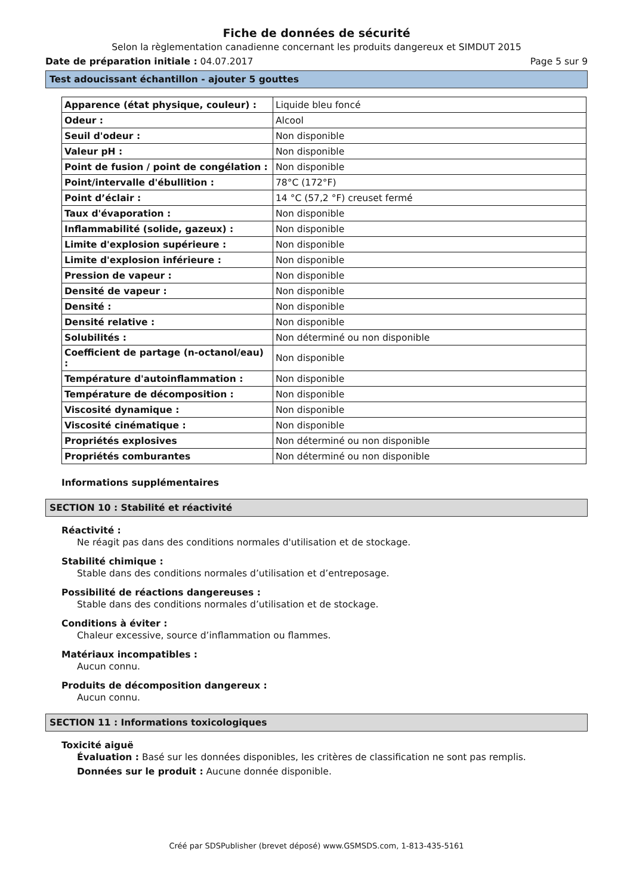Fiche de données de sécurité
Selon la règlementation canadienne concernant les produits dangereux et SIMDUT 2015
Date de préparation initiale : 04.07.2017 Page 5 sur 9
Test adoucissant échantillon - ajouter 5 gouttes
| Apparence (état physique, couleur) : | Liquide bleu foncé |
| Odeur : | Alcool |
| Seuil d'odeur : | Non disponible |
| Valeur pH : | Non disponible |
| Point de fusion / point de congélation : | Non disponible |
| Point/intervalle d'ébullition : | 78°C (172°F) |
| Point d’éclair : | 14 °C (57,2 °F) creuset fermé |
| Taux d'évaporation : | Non disponible |
| Inflammabilité (solide, gazeux) : | Non disponible |
| Limite d'explosion supérieure : | Non disponible |
| Limite d'explosion inférieure : | Non disponible |
| Pression de vapeur : | Non disponible |
| Densité de vapeur : | Non disponible |
| Densité : | Non disponible |
| Densité relative : | Non disponible |
| Solubilités : | Non déterminé ou non disponible |
| Coefficient de partage (n-octanol/eau) : | Non disponible |
| Température d'autoinflammation : | Non disponible |
| Température de décomposition : | Non disponible |
| Viscosité dynamique : | Non disponible |
| Viscosité cinématique : | Non disponible |
| Propriétés explosives | Non déterminé ou non disponible |
| Propriétés comburantes | Non déterminé ou non disponible |
Informations supplémentaires
SECTION 10 : Stabilité et réactivité
Réactivité :
Ne réagit pas dans des conditions normales d'utilisation et de stockage.
Stabilité chimique :
Stable dans des conditions normales d’utilisation et d’entreposage.
Possibilité de réactions dangereuses :
Stable dans des conditions normales d’utilisation et de stockage.
Conditions à éviter :
Chaleur excessive, source d’inflammation ou flammes.
Matériaux incompatibles :
Aucun connu.
Produits de décomposition dangereux :
Aucun connu.
SECTION 11 : Informations toxicologiques
Toxicité aiguë
Évaluation : Basé sur les données disponibles, les critères de classification ne sont pas remplis.
Données sur le produit : Aucune donnée disponible.
Créé par SDSPublisher (brevet déposé) www.GSMSDS.com, 1-813-435-5161